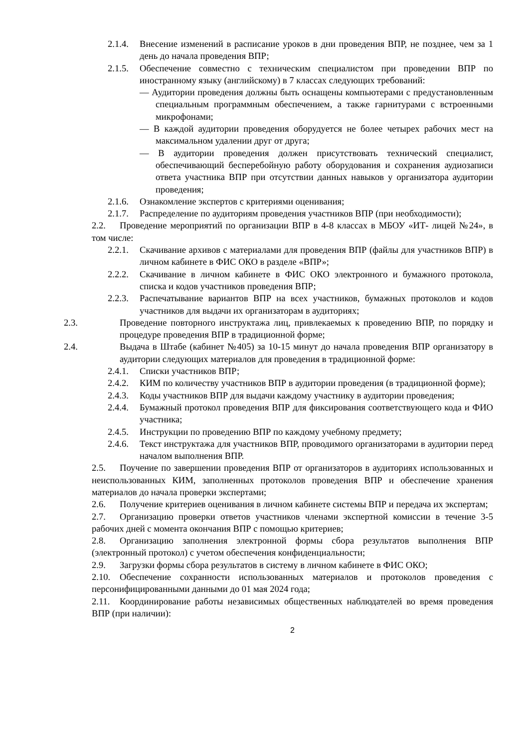2.1.4. Внесение изменений в расписание уроков в дни проведения ВПР, не позднее, чем за 1 день до начала проведения ВПР;
2.1.5. Обеспечение совместно с техническим специалистом при проведении ВПР по иностранному языку (английскому) в 7 классах следующих требований:
— Аудитории проведения должны быть оснащены компьютерами с предустановленным специальным программным обеспечением, а также гарнитурами с встроенными микрофонами;
— В каждой аудитории проведения оборудуется не более четырех рабочих мест на максимальном удалении друг от друга;
— В аудитории проведения должен присутствовать технический специалист, обеспечивающий бесперебойную работу оборудования и сохранения аудиозаписи ответа участника ВПР при отсутствии данных навыков у организатора аудитории проведения;
2.1.6. Ознакомление экспертов с критериями оценивания;
2.1.7. Распределение по аудиториям проведения участников ВПР (при необходимости);
2.2. Проведение мероприятий по организации ВПР в 4-8 классах в МБОУ «ИТ- лицей №24», в том числе:
2.2.1. Скачивание архивов с материалами для проведения ВПР (файлы для участников ВПР) в личном кабинете в ФИС ОКО в разделе «ВПР»;
2.2.2. Скачивание в личном кабинете в ФИС ОКО электронного и бумажного протокола, списка и кодов участников проведения ВПР;
2.2.3. Распечатывание вариантов ВПР на всех участников, бумажных протоколов и кодов участников для выдачи их организаторам в аудиториях;
2.3. Проведение повторного инструктажа лиц, привлекаемых к проведению ВПР, по порядку и процедуре проведения ВПР в традиционной форме;
2.4. Выдача в Штабе (кабинет №405) за 10-15 минут до начала проведения ВПР организатору в аудитории следующих материалов для проведения в традиционной форме:
2.4.1. Списки участников ВПР;
2.4.2. КИМ по количеству участников ВПР в аудитории проведения (в традиционной форме);
2.4.3. Коды участников ВПР для выдачи каждому участнику в аудитории проведения;
2.4.4. Бумажный протокол проведения ВПР для фиксирования соответствующего кода и ФИО участника;
2.4.5. Инструкции по проведению ВПР по каждому учебному предмету;
2.4.6. Текст инструктажа для участников ВПР, проводимого организаторами в аудитории перед началом выполнения ВПР.
2.5. Поучение по завершении проведения ВПР от организаторов в аудиториях использованных и неиспользованных КИМ, заполненных протоколов проведения ВПР и обеспечение хранения материалов до начала проверки экспертами;
2.6. Получение критериев оценивания в личном кабинете системы ВПР и передача их экспертам;
2.7. Организацию проверки ответов участников членами экспертной комиссии в течение 3-5 рабочих дней с момента окончания ВПР с помощью критериев;
2.8. Организацию заполнения электронной формы сбора результатов выполнения ВПР (электронный протокол) с учетом обеспечения конфиденциальности;
2.9. Загрузки формы сбора результатов в систему в личном кабинете в ФИС ОКО;
2.10. Обеспечение сохранности использованных материалов и протоколов проведения с персонифицированными данными до 01 мая 2024 года;
2.11. Координирование работы независимых общественных наблюдателей во время проведения ВПР (при наличии):
2